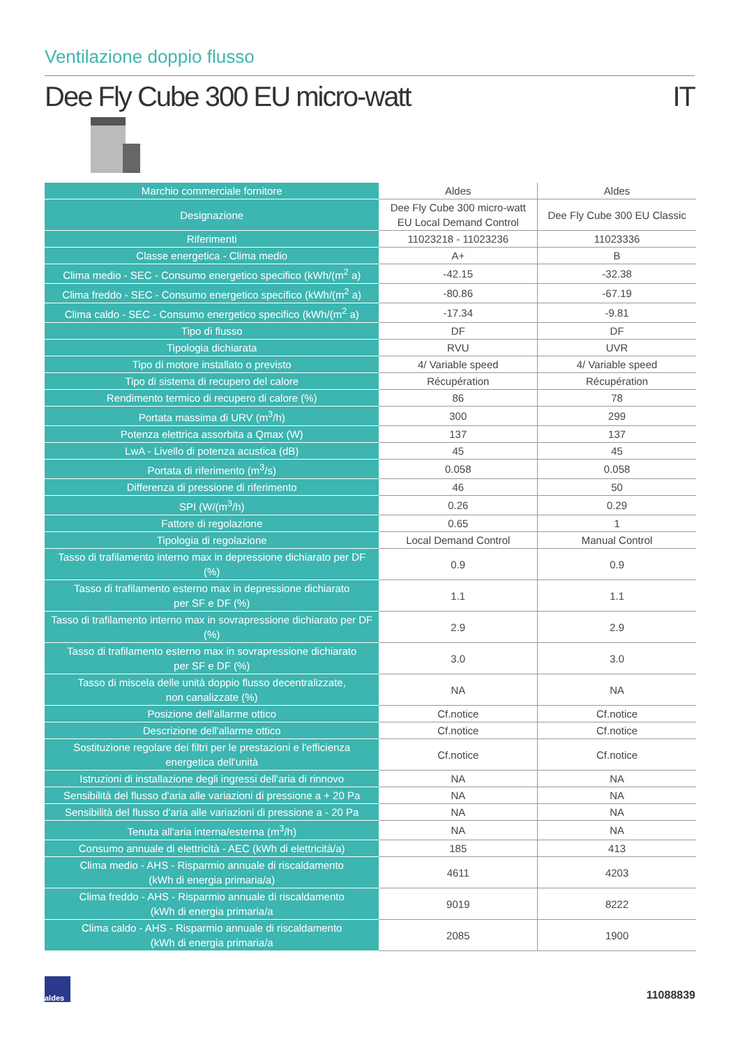Ventilazione doppio flusso
Dee Fly Cube 300 EU micro-watt IT
| Marchio commerciale fornitore | Aldes | Aldes |
| Designazione | Dee Fly Cube 300 micro-watt EU Local Demand Control | Dee Fly Cube 300 EU Classic |
| Riferimenti | 11023218 - 11023236 | 11023336 |
| Classe energetica - Clima medio | A+ | B |
| Clima medio - SEC - Consumo energetico specifico (kWh/(m<sup>2</sup> a) | -42.15 | -32.38 |
| Clima freddo - SEC - Consumo energetico specifico (kWh/(m<sup>2</sup> a) | -80.86 | -67.19 |
| Clima caldo - SEC - Consumo energetico specifico (kWh/(m<sup>2</sup> a) | -17.34 | -9.81 |
| Tipo di flusso | DF | DF |
| Tipologia dichiarata | RVU | UVR |
| Tipo di motore installato o previsto | 4/ Variable speed | 4/ Variable speed |
| Tipo di sistema di recupero del calore | Récupération | Récupération |
| Rendimento termico di recupero di calore (%) | 86 | 78 |
| Portata massima di URV (m<sup>3</sup>/h) | 300 | 299 |
| Potenza elettrica assorbita a Qmax (W) | 137 | 137 |
| LwA - Livello di potenza acustica (dB) | 45 | 45 |
| Portata di riferimento (m<sup>3</sup>/s) | 0.058 | 0.058 |
| Differenza di pressione di riferimento | 46 | 50 |
| SPI (W/(m<sup>3</sup>/h) | 0.26 | 0.29 |
| Fattore di regolazione | 0.65 | 1 |
| Tipologia di regolazione | Local Demand Control | Manual Control |
| Tasso di trafilamento interno max in depressione dichiarato per DF (%) | 0.9 | 0.9 |
| Tasso di trafilamento esterno max in depressione dichiarato per SF e DF (%) | 1.1 | 1.1 |
| Tasso di trafilamento interno max in sovrapressione dichiarato per DF (%) | 2.9 | 2.9 |
| Tasso di trafilamento esterno max in sovrapressione dichiarato per SF e DF (%) | 3.0 | 3.0 |
| Tasso di miscela delle unità doppio flusso decentralizzate, non canalizzate (%) | NA | NA |
| Posizione dell'allarme ottico | Cf.notice | Cf.notice |
| Descrizione dell'allarme ottico | Cf.notice | Cf.notice |
| Sostituzione regolare dei filtri per le prestazioni e l'efficienza energetica dell'unità | Cf.notice | Cf.notice |
| Istruzioni di installazione degli ingressi dell'aria di rinnovo | NA | NA |
| Sensibilità del flusso d'aria alle variazioni di pressione a + 20 Pa | NA | NA |
| Sensibilità del flusso d'aria alle variazioni di pressione a - 20 Pa | NA | NA |
| Tenuta all'aria interna/esterna (m<sup>3</sup>/h) | NA | NA |
| Consumo annuale di elettricità - AEC (kWh di elettricità/a) | 185 | 413 |
| Clima medio - AHS - Risparmio annuale di riscaldamento (kWh di energia primaria/a) | 4611 | 4203 |
| Clima freddo - AHS - Risparmio annuale di riscaldamento (kWh di energia primaria/a | 9019 | 8222 |
| Clima caldo - AHS - Risparmio annuale di riscaldamento (kWh di energia primaria/a | 2085 | 1900 |
aldes
11088839